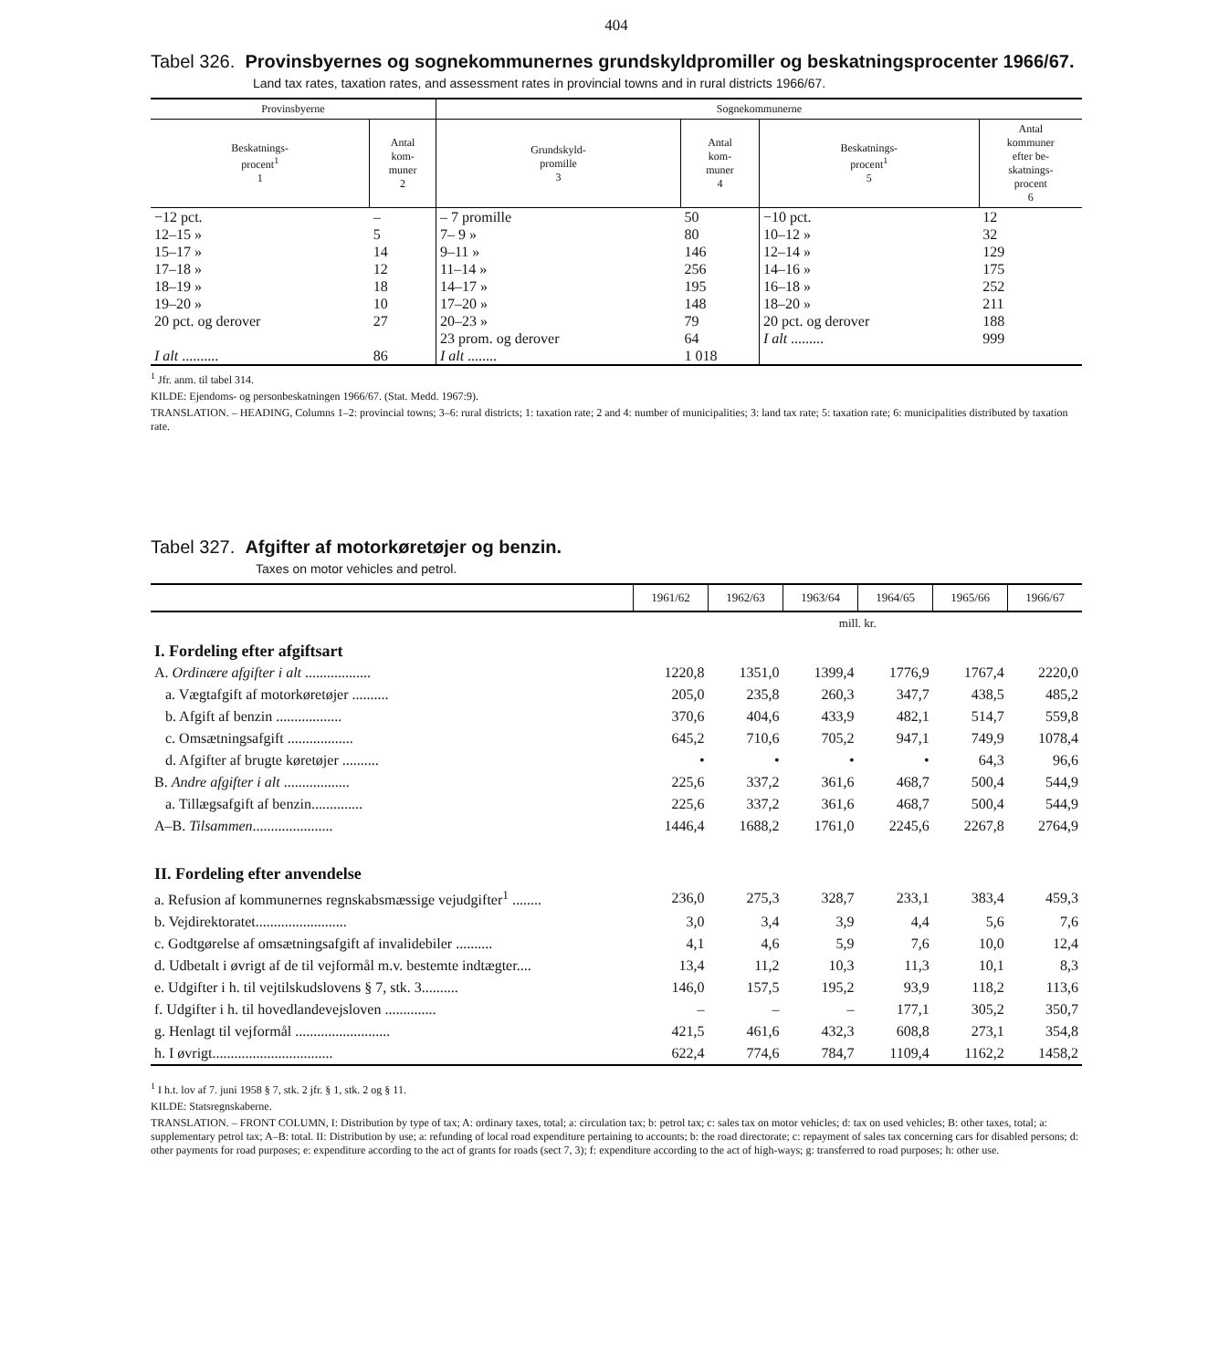404
Tabel 326. Provinsbyernes og sognekommunernes grundskyldpromiller og beskatningsprocenter 1966/67.
Land tax rates, taxation rates, and assessment rates in provincial towns and in rural districts 1966/67.
| Provinsbyerne | | Sognekommunerne | | | |
| --- | --- | --- | --- | --- | --- |
| Beskatnings- procent<sup>1</sup> 1 | Antal kom- muner 2 | Grundskyld- promille 3 | Antal kom- muner 4 | Beskatnings- procent<sup>1</sup> 5 | Antal kommuner efter be- skatnings- procent 6 |
| −12 pct. | – | – 7 promille | 50 | −10 pct. | 12 |
| 12–15 » | 5 | 7– 9 » | 80 | 10–12 » | 32 |
| 15–17 » | 14 | 9–11 » | 146 | 12–14 » | 129 |
| 17–18 » | 12 | 11–14 » | 256 | 14–16 » | 175 |
| 18–19 » | 18 | 14–17 » | 195 | 16–18 » | 252 |
| 19–20 » | 10 | 17–20 » | 148 | 18–20 » | 211 |
| 20 pct. og derover | 27 | 20–23 » | 79 | 20 pct. og derover | 188 |
| | | 23 prom. og derover | 64 | I alt ......... | 999 |
| I alt .......... | 86 | I alt ........ | 1 018 | | |
<sup>1</sup> Jfr. anm. til tabel 314.
KILDE: Ejendoms- og personbeskatningen 1966/67. (Stat. Medd. 1967:9).
TRANSLATION. – HEADING, Columns 1–2: provincial towns; 3–6: rural districts; 1: taxation rate; 2 and 4: number of municipalities; 3: land tax rate; 5: taxation rate; 6: municipalities distributed by taxation rate.
Tabel 327. Afgifter af motorkøretøjer og benzin.
Taxes on motor vehicles and petrol.
| | 1961/62 | 1962/63 | 1963/64 | 1964/65 | 1965/66 | 1966/67 |
| | mill. kr. | | | | | |
| I. Fordeling efter afgiftsart | | | | | | |
| A. Ordinære afgifter i alt .................. | 1220,8 | 1351,0 | 1399,4 | 1776,9 | 1767,4 | 2220,0 |
| a. Vægtafgift af motorkøretøjer .......... | 205,0 | 235,8 | 260,3 | 347,7 | 438,5 | 485,2 |
| b. Afgift af benzin .................. | 370,6 | 404,6 | 433,9 | 482,1 | 514,7 | 559,8 |
| c. Omsætningsafgift .................. | 645,2 | 710,6 | 705,2 | 947,1 | 749,9 | 1078,4 |
| d. Afgifter af brugte køretøjer .......... | • | • | • | • | 64,3 | 96,6 |
| B. Andre afgifter i alt .................. | 225,6 | 337,2 | 361,6 | 468,7 | 500,4 | 544,9 |
| a. Tillægsafgift af benzin.............. | 225,6 | 337,2 | 361,6 | 468,7 | 500,4 | 544,9 |
| A–B. Tilsammen ...................... | 1446,4 | 1688,2 | 1761,0 | 2245,6 | 2267,8 | 2764,9 |
| II. Fordeling efter anvendelse | | | | | | |
| a. Refusion af kommunernes regnskabsmæssige vejudgifter<sup>1</sup> ........ | 236,0 | 275,3 | 328,7 | 233,1 | 383,4 | 459,3 |
| b. Vejdirektoratet......................... | 3,0 | 3,4 | 3,9 | 4,4 | 5,6 | 7,6 |
| c. Godtgørelse af omsætningsafgift af invalidebiler .......... | 4,1 | 4,6 | 5,9 | 7,6 | 10,0 | 12,4 |
| d. Udbetalt i øvrigt af de til vejformål m.v. bestemte indtægter.... | 13,4 | 11,2 | 10,3 | 11,3 | 10,1 | 8,3 |
| e. Udgifter i h. til vejtilskudslovens § 7, stk. 3.......... | 146,0 | 157,5 | 195,2 | 93,9 | 118,2 | 113,6 |
| f. Udgifter i h. til hovedlandevejsloven .............. | – | – | – | 177,1 | 305,2 | 350,7 |
| g. Henlagt til vejformål .......................... | 421,5 | 461,6 | 432,3 | 608,8 | 273,1 | 354,8 |
| h. I øvrigt................................. | 622,4 | 774,6 | 784,7 | 1109,4 | 1162,2 | 1458,2 |
<sup>1</sup> I h.t. lov af 7. juni 1958 § 7, stk. 2 jfr. § 1, stk. 2 og § 11.
KILDE: Statsregnskaberne.
TRANSLATION. – FRONT COLUMN, I: Distribution by type of tax; A: ordinary taxes, total; a: circulation tax; b: petrol tax; c: sales tax on motor vehicles; d: tax on used vehicles; B: other taxes, total; a: supplementary petrol tax; A–B: total. II: Distribution by use; a: refunding of local road expenditure pertaining to accounts; b: the road directorate; c: repayment of sales tax concerning cars for disabled persons; d: other payments for road purposes; e: expenditure according to the act of grants for roads (sect 7, 3); f: expenditure according to the act of high-ways; g: transferred to road purposes; h: other use.